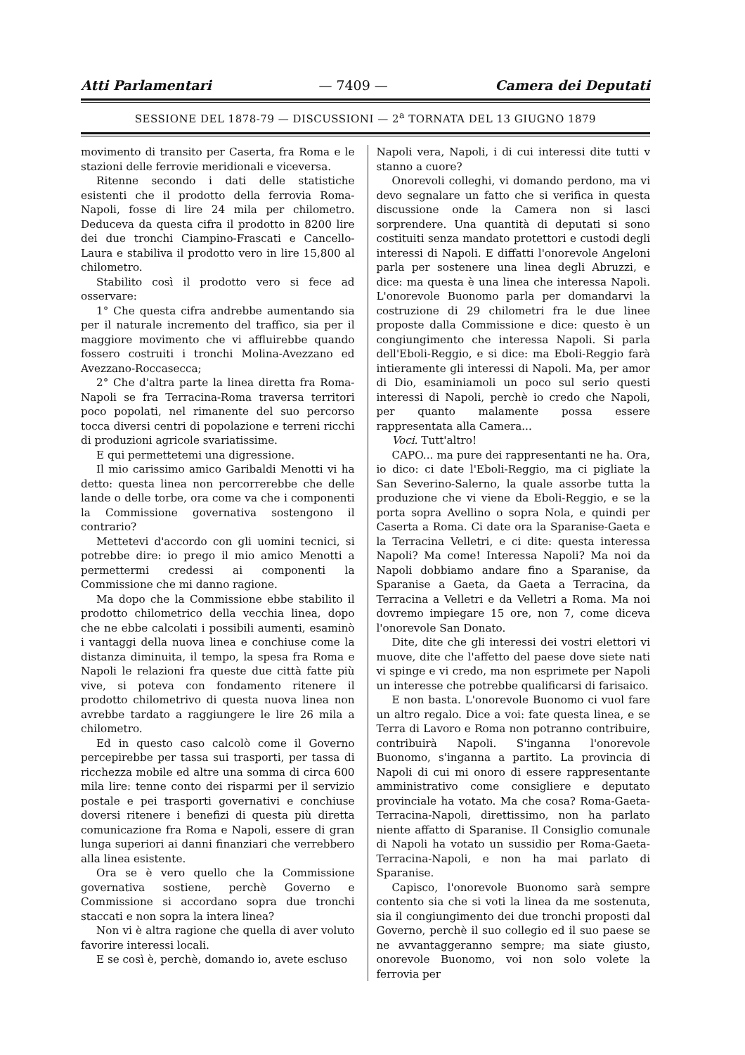Atti Parlamentari — 7409 — Camera dei Deputati
SESSIONE DEL 1878-79 — DISCUSSIONI — 2<sup>a</sup> TORNATA DEL 13 GIUGNO 1879
movimento di transito per Caserta, fra Roma e le stazioni delle ferrovie meridionali e viceversa.
Ritenne secondo i dati delle statistiche esistenti che il prodotto della ferrovia Roma-Napoli, fosse di lire 24 mila per chilometro. Deduceva da questa cifra il prodotto in 8200 lire dei due tronchi Ciampino-Frascati e Cancello-Laura e stabiliva il prodotto vero in lire 15,800 al chilometro.
Stabilito così il prodotto vero si fece ad osservare:
1° Che questa cifra andrebbe aumentando sia per il naturale incremento del traffico, sia per il maggiore movimento che vi affluirebbe quando fossero costruiti i tronchi Molina-Avezzano ed Avezzano-Roccasecca;
2° Che d'altra parte la linea diretta fra Roma-Napoli se fra Terracina-Roma traversa territori poco popolati, nel rimanente del suo percorso tocca diversi centri di popolazione e terreni ricchi di produzioni agricole svariatissime.
E qui permettetemi una digressione.
Il mio carissimo amico Garibaldi Menotti vi ha detto: questa linea non percorrerebbe che delle lande o delle torbe, ora come va che i componenti la Commissione governativa sostengono il contrario?
Mettetevi d'accordo con gli uomini tecnici, si potrebbe dire: io prego il mio amico Menotti a permettermi credessi ai componenti la Commissione che mi danno ragione.
Ma dopo che la Commissione ebbe stabilito il prodotto chilometrico della vecchia linea, dopo che ne ebbe calcolati i possibili aumenti, esaminò i vantaggi della nuova linea e conchiuse come la distanza diminuita, il tempo, la spesa fra Roma e Napoli le relazioni fra queste due città fatte più vive, si poteva con fondamento ritenere il prodotto chilometrivo di questa nuova linea non avrebbe tardato a raggiungere le lire 26 mila a chilometro.
Ed in questo caso calcolò come il Governo percepirebbe per tassa sui trasporti, per tassa di ricchezza mobile ed altre una somma di circa 600 mila lire: tenne conto dei risparmi per il servizio postale e pei trasporti governativi e conchiuse doversi ritenere i benefizi di questa più diretta comunicazione fra Roma e Napoli, essere di gran lunga superiori ai danni finanziari che verrebbero alla linea esistente.
Ora se è vero quello che la Commissione governativa sostiene, perchè Governo e Commissione si accordano sopra due tronchi staccati e non sopra la intera linea?
Non vi è altra ragione che quella di aver voluto favorire interessi locali.
E se così è, perchè, domando io, avete escluso
Napoli vera, Napoli, i di cui interessi dite tutti v stanno a cuore?
Onorevoli colleghi, vi domando perdono, ma vi devo segnalare un fatto che si verifica in questa discussione onde la Camera non si lasci sorprendere. Una quantità di deputati si sono costituiti senza mandato protettori e custodi degli interessi di Napoli. E diffatti l'onorevole Angeloni parla per sostenere una linea degli Abruzzi, e dice: ma questa è una linea che interessa Napoli. L'onorevole Buonomo parla per domandarvi la costruzione di 29 chilometri fra le due linee proposte dalla Commissione e dice: questo è un congiungimento che interessa Napoli. Si parla dell'Eboli-Reggio, e si dice: ma Eboli-Reggio farà intieramente gli interessi di Napoli. Ma, per amor di Dio, esaminiamoli un poco sul serio questi interessi di Napoli, perchè io credo che Napoli, per quanto malamente possa essere rappresentata alla Camera...
Voci. Tutt'altro!
CAPO... ma pure dei rappresentanti ne ha. Ora, io dico: ci date l'Eboli-Reggio, ma ci pigliate la San Severino-Salerno, la quale assorbe tutta la produzione che vi viene da Eboli-Reggio, e se la porta sopra Avellino o sopra Nola, e quindi per Caserta a Roma. Ci date ora la Sparanise-Gaeta e la Terracina Velletri, e ci dite: questa interessa Napoli? Ma come! Interessa Napoli? Ma noi da Napoli dobbiamo andare fino a Sparanise, da Sparanise a Gaeta, da Gaeta a Terracina, da Terracina a Velletri e da Velletri a Roma. Ma noi dovremo impiegare 15 ore, non 7, come diceva l'onorevole San Donato.
Dite, dite che gli interessi dei vostri elettori vi muove, dite che l'affetto del paese dove siete nati vi spinge e vi credo, ma non esprimete per Napoli un interesse che potrebbe qualificarsi di farisaico.
E non basta. L'onorevole Buonomo ci vuol fare un altro regalo. Dice a voi: fate questa linea, e se Terra di Lavoro e Roma non potranno contribuire, contribuirà Napoli. S'inganna l'onorevole Buonomo, s'inganna a partito. La provincia di Napoli di cui mi onoro di essere rappresentante amministrativo come consigliere e deputato provinciale ha votato. Ma che cosa? Roma-Gaeta-Terracina-Napoli, direttissimo, non ha parlato niente affatto di Sparanise. Il Consiglio comunale di Napoli ha votato un sussidio per Roma-Gaeta-Terracina-Napoli, e non ha mai parlato di Sparanise.
Capisco, l'onorevole Buonomo sarà sempre contento sia che si voti la linea da me sostenuta, sia il congiungimento dei due tronchi proposti dal Governo, perchè il suo collegio ed il suo paese se ne avvantaggeranno sempre; ma siate giusto, onorevole Buonomo, voi non solo volete la ferrovia per